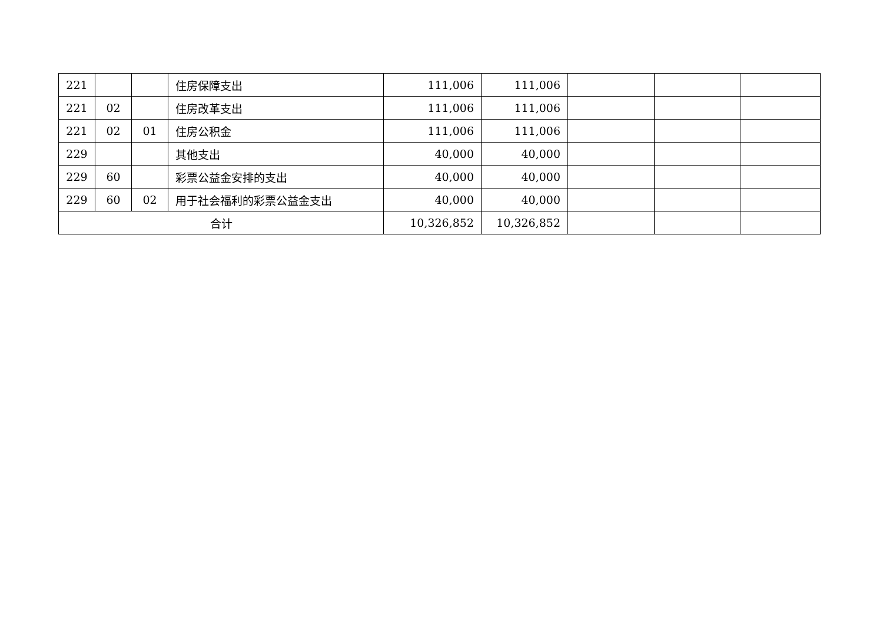| 221 | | | 住房保障支出 | 111,006 | 111,006 | | | |
| 221 | 02 | | 住房改革支出 | 111,006 | 111,006 | | | |
| 221 | 02 | 01 | 住房公积金 | 111,006 | 111,006 | | | |
| 229 | | | 其他支出 | 40,000 | 40,000 | | | |
| 229 | 60 | | 彩票公益金安排的支出 | 40,000 | 40,000 | | | |
| 229 | 60 | 02 | 用于社会福利的彩票公益金支出 | 40,000 | 40,000 | | | |
| 合计 | | | | 10,326,852 | 10,326,852 | | | |